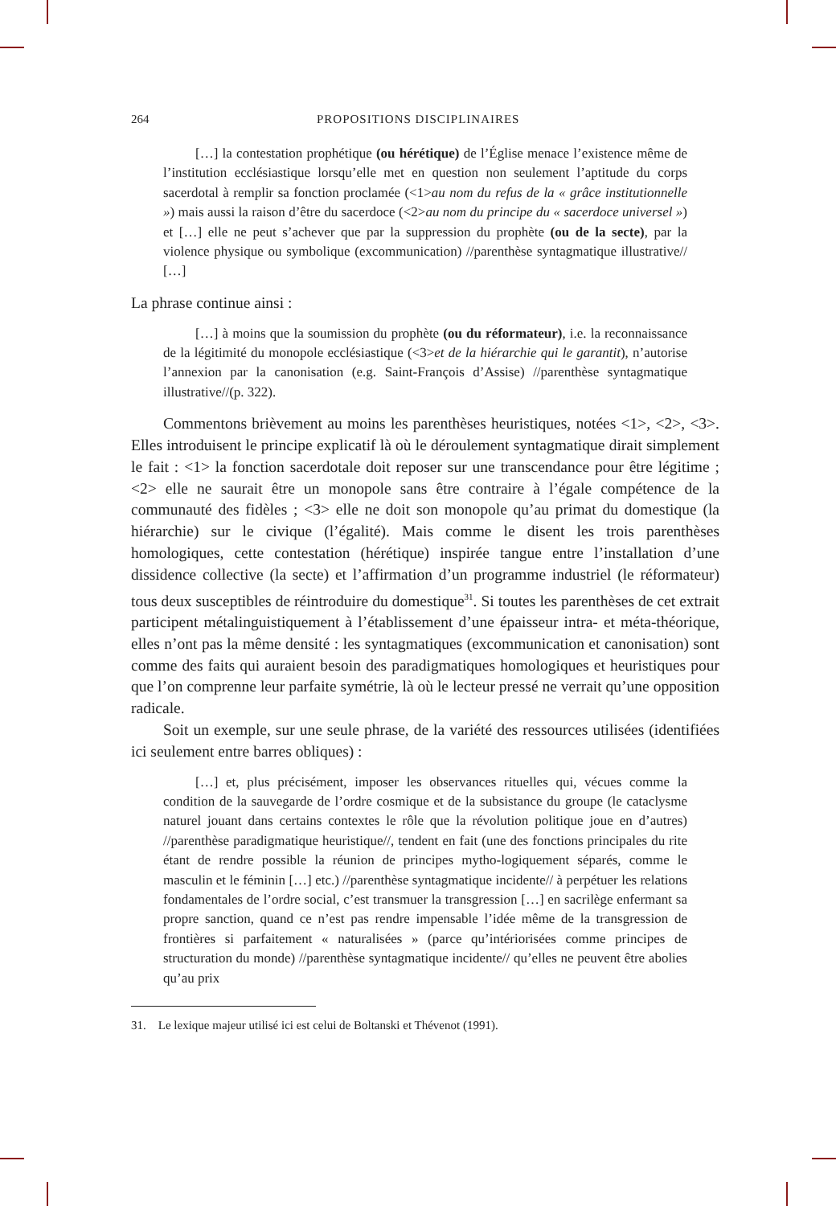264 PROPOSITIONS DISCIPLINAIRES
[…] la contestation prophétique (ou hérétique) de l’Église menace l’existence même de l’institution ecclésiastique lorsqu’elle met en question non seulement l’aptitude du corps sacerdotal à remplir sa fonction proclamée (<1>au nom du refus de la « grâce institutionnelle ») mais aussi la raison d’être du sacerdoce (<2>au nom du principe du « sacerdoce universel ») et […] elle ne peut s’achever que par la suppression du prophète (ou de la secte), par la violence physique ou symbolique (excommunication) //parenthèse syntagmatique illustrative// […]
La phrase continue ainsi :
[…] à moins que la soumission du prophète (ou du réformateur), i.e. la reconnaissance de la légitimité du monopole ecclésiastique (<3>et de la hiérarchie qui le garantit), n’autorise l’annexion par la canonisation (e.g. Saint-François d’Assise) //parenthèse syntagmatique illustrative//(p. 322).
Commentons brièvement au moins les parenthèses heuristiques, notées <1>, <2>, <3>. Elles introduisent le principe explicatif là où le déroulement syntagmatique dirait simplement le fait : <1> la fonction sacerdotale doit reposer sur une transcendance pour être légitime ; <2> elle ne saurait être un monopole sans être contraire à l’égale compétence de la communauté des fidèles ; <3> elle ne doit son monopole qu’au primat du domestique (la hiérarchie) sur le civique (l’égalité). Mais comme le disent les trois parenthèses homologiques, cette contestation (hérétique) inspirée tangue entre l’installation d’une dissidence collective (la secte) et l’affirmation d’un programme industriel (le réformateur) tous deux susceptibles de réintroduire du domestique<sup>31</sup>. Si toutes les parenthèses de cet extrait participent métalinguistiquement à l’établissement d’une épaisseur intra- et méta-théorique, elles n’ont pas la même densité : les syntagmatiques (excommunication et canonisation) sont comme des faits qui auraient besoin des paradigmatiques homologiques et heuristiques pour que l’on comprenne leur parfaite symétrie, là où le lecteur pressé ne verrait qu’une opposition radicale.
Soit un exemple, sur une seule phrase, de la variété des ressources utilisées (identifiées ici seulement entre barres obliques) :
[…] et, plus précisément, imposer les observances rituelles qui, vécues comme la condition de la sauvegarde de l’ordre cosmique et de la subsistance du groupe (le cataclysme naturel jouant dans certains contextes le rôle que la révolution politique joue en d’autres) //parenthèse paradigmatique heuristique//, tendent en fait (une des fonctions principales du rite étant de rendre possible la réunion de principes mytho-logiquement séparés, comme le masculin et le féminin […] etc.) //parenthèse syntagmatique incidente// à perpétuer les relations fondamentales de l’ordre social, c’est transmuer la transgression […] en sacrilège enfermant sa propre sanction, quand ce n’est pas rendre impensable l’idée même de la transgression de frontières si parfaitement « naturalisées » (parce qu’intériorisées comme principes de structuration du monde) //parenthèse syntagmatique incidente// qu’elles ne peuvent être abolies qu’au prix
31. Le lexique majeur utilisé ici est celui de Boltanski et Thévenot (1991).